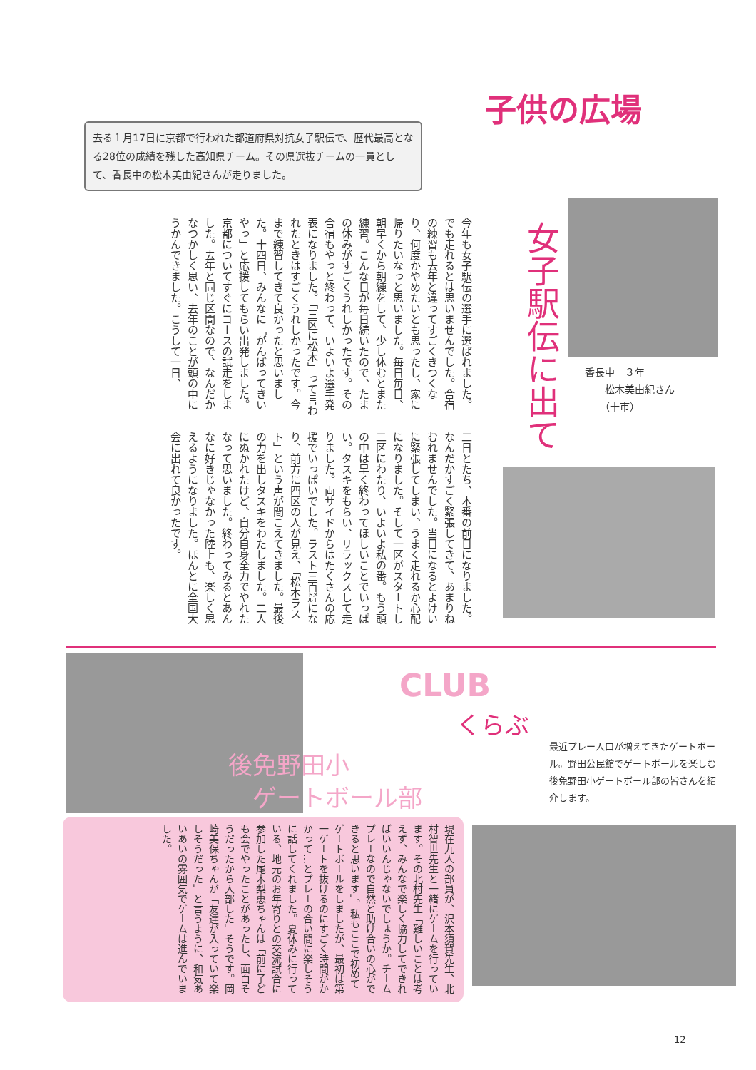子供の広場
去る１月17日に京都で行われた都道府県対抗女子駅伝で、歴代最高となる28位の成績を残した高知県チーム。その県選抜チームの一員として、香長中の松木美由紀さんが走りました。
女子駅伝に出て
今年も女子駅伝の選手に選ばれました。でも走れるとは思いませんでした。合宿の練習も去年と違ってすごくきつくなり、何度かやめたいとも思ったし、家に帰りたいなっと思いました。毎日毎日、朝早くから朝練をして、少し休むとまた練習。こんな日が毎日続いたので、たまの休みがすごくうれしかったです。その合宿もやっと終わって、いよいよ選手発表になりました。「三区に松木」って言われたときはすごくうれしかったです。今まで練習してきて良かったと思いました。十四日、みんなに「がんばってきいやっ」と応援してもらい出発しました。京都についてすぐにコースの試走をしました。去年と同じ区間なので、なんだかなつかしく思い、去年のことが頭の中にうかんできました。こうして一日、
二日とたち、本番の前日になりました。なんだかすごく緊張してきて、あまりねむれませんでした。当日になるとよけいに緊張してしまい、うまく走れるか心配になりました。そして一区がスタートし二区にわたり、いよいよ私の番。もう頭の中は早く終わってほしいことでいっぱい。タスキをもらい、リラックスして走りました。両サイドからはたくさんの応援でいっぱいでした。ラスト三百㍍になり、前方に四区の人が見え、「松木ラスト」という声が聞こえてきました。最後の力を出しタスキをわたしました。二人にぬかれたけど、自分自身全力でやれたなって思いました。終わってみるとあんなに好きじゃなかった陸上も、楽しく思えるようになりました。ほんとに全国大会に出れて良かったです。
香長中　３年
　　松木美由紀さん
　　（十市）
CLUB
くらぶ
後免野田小
　ゲートボール部
最近プレー人口が増えてきたゲートボール。野田公民館でゲートボールを楽しむ後免野田小ゲートボール部の皆さんを紹介します。
現在九人の部員が、沢本須賀先生、北村智世先生と一緒にゲームを行っています。その北村先生「難しいことは考えず、みんなで楽しく協力してできればいいんじゃないでしょうか。チームプレーなので自然と助け合いの心ができると思います」。私もここで初めてゲートボールをしましたが、最初は第一ゲートを抜けるのにすごく時間がかかって…とプレーの合い間に楽しそうに話してくれました。夏休みに行っている、地元のお年寄りとの交流試合に参加した尾木梨恵ちゃんは「前に子ども会でやったことがあったし、面白そうだったから入部した」そうです。岡崎美保ちゃんが「友達が入っていて楽しそうだった」と言うように、和気あいあいの雰囲気でゲームは進んでいました。
12